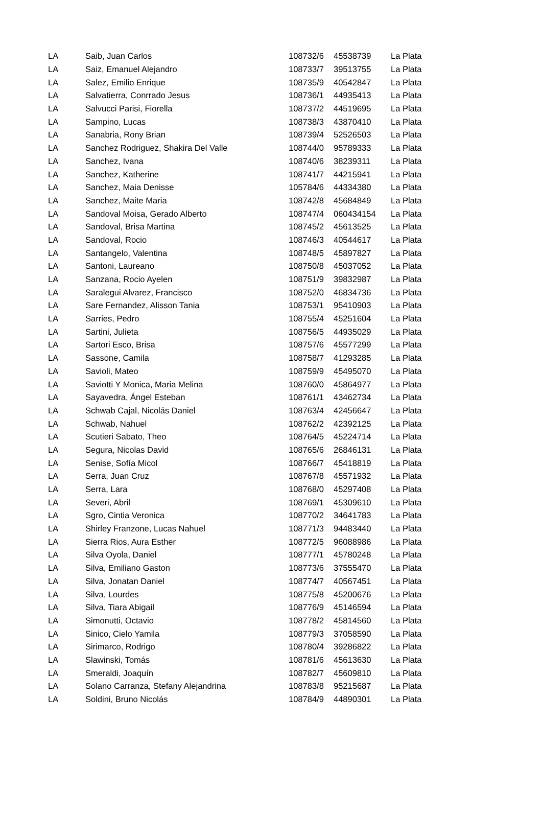| LA | Saib, Juan Carlos | 108732/6 | 45538739 | La Plata |
| LA | Saiz, Emanuel Alejandro | 108733/7 | 39513755 | La Plata |
| LA | Salez, Emilio Enrique | 108735/9 | 40542847 | La Plata |
| LA | Salvatierra, Conrrado Jesus | 108736/1 | 44935413 | La Plata |
| LA | Salvucci Parisi, Fiorella | 108737/2 | 44519695 | La Plata |
| LA | Sampino, Lucas | 108738/3 | 43870410 | La Plata |
| LA | Sanabria, Rony Brian | 108739/4 | 52526503 | La Plata |
| LA | Sanchez Rodriguez, Shakira Del Valle | 108744/0 | 95789333 | La Plata |
| LA | Sanchez, Ivana | 108740/6 | 38239311 | La Plata |
| LA | Sanchez, Katherine | 108741/7 | 44215941 | La Plata |
| LA | Sanchez, Maia Denisse | 105784/6 | 44334380 | La Plata |
| LA | Sanchez, Maite Maria | 108742/8 | 45684849 | La Plata |
| LA | Sandoval Moisa, Gerado Alberto | 108747/4 | 060434154 | La Plata |
| LA | Sandoval, Brisa Martina | 108745/2 | 45613525 | La Plata |
| LA | Sandoval, Rocio | 108746/3 | 40544617 | La Plata |
| LA | Santangelo, Valentina | 108748/5 | 45897827 | La Plata |
| LA | Santoni, Laureano | 108750/8 | 45037052 | La Plata |
| LA | Sanzana, Rocio Ayelen | 108751/9 | 39832987 | La Plata |
| LA | Saralegui Alvarez, Francisco | 108752/0 | 46834736 | La Plata |
| LA | Sare Fernandez, Alisson Tania | 108753/1 | 95410903 | La Plata |
| LA | Sarries, Pedro | 108755/4 | 45251604 | La Plata |
| LA | Sartini, Julieta | 108756/5 | 44935029 | La Plata |
| LA | Sartori Esco, Brisa | 108757/6 | 45577299 | La Plata |
| LA | Sassone, Camila | 108758/7 | 41293285 | La Plata |
| LA | Savioli, Mateo | 108759/9 | 45495070 | La Plata |
| LA | Saviotti Y Monica, Maria Melina | 108760/0 | 45864977 | La Plata |
| LA | Sayavedra, Ángel Esteban | 108761/1 | 43462734 | La Plata |
| LA | Schwab Cajal, Nicolás Daniel | 108763/4 | 42456647 | La Plata |
| LA | Schwab, Nahuel | 108762/2 | 42392125 | La Plata |
| LA | Scutieri Sabato, Theo | 108764/5 | 45224714 | La Plata |
| LA | Segura, Nicolas David | 108765/6 | 26846131 | La Plata |
| LA | Senise, Sofía Micol | 108766/7 | 45418819 | La Plata |
| LA | Serra, Juan Cruz | 108767/8 | 45571932 | La Plata |
| LA | Serra, Lara | 108768/0 | 45297408 | La Plata |
| LA | Severi, Abril | 108769/1 | 45309610 | La Plata |
| LA | Sgro, Cintia Veronica | 108770/2 | 34641783 | La Plata |
| LA | Shirley Franzone, Lucas Nahuel | 108771/3 | 94483440 | La Plata |
| LA | Sierra Rios, Aura Esther | 108772/5 | 96088986 | La Plata |
| LA | Silva Oyola, Daniel | 108777/1 | 45780248 | La Plata |
| LA | Silva, Emiliano Gaston | 108773/6 | 37555470 | La Plata |
| LA | Silva, Jonatan Daniel | 108774/7 | 40567451 | La Plata |
| LA | Silva, Lourdes | 108775/8 | 45200676 | La Plata |
| LA | Silva, Tiara Abigail | 108776/9 | 45146594 | La Plata |
| LA | Simonutti, Octavio | 108778/2 | 45814560 | La Plata |
| LA | Sinico, Cielo Yamila | 108779/3 | 37058590 | La Plata |
| LA | Sirimarco, Rodrigo | 108780/4 | 39286822 | La Plata |
| LA | Slawinski, Tomás | 108781/6 | 45613630 | La Plata |
| LA | Smeraldi, Joaquín | 108782/7 | 45609810 | La Plata |
| LA | Solano Carranza, Stefany Alejandrina | 108783/8 | 95215687 | La Plata |
| LA | Soldini, Bruno Nicolás | 108784/9 | 44890301 | La Plata |